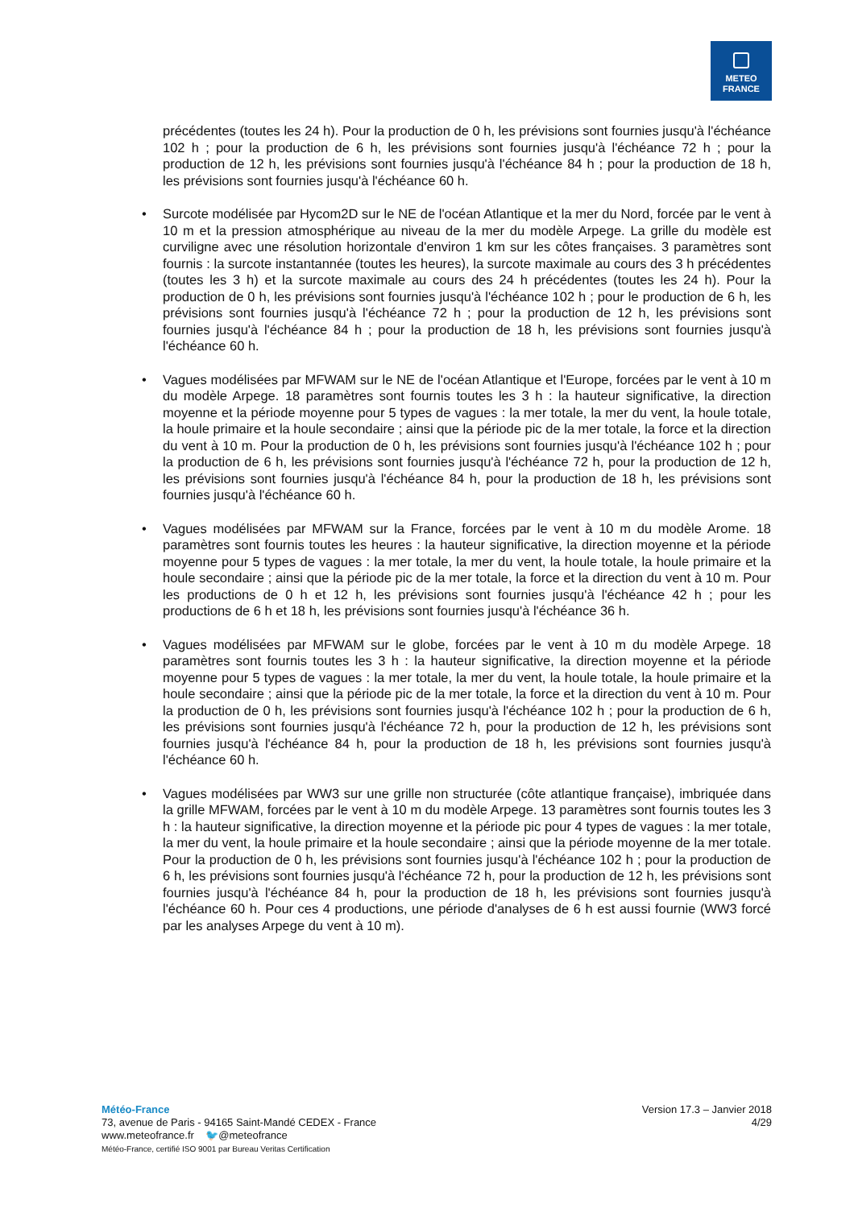METEO
FRANCE
précédentes (toutes les 24 h). Pour la production de 0 h, les prévisions sont fournies jusqu'à l'échéance 102 h ; pour la production de 6 h, les prévisions sont fournies jusqu'à l'échéance 72 h ; pour la production de 12 h, les prévisions sont fournies jusqu'à l'échéance 84 h ; pour la production de 18 h, les prévisions sont fournies jusqu'à l'échéance 60 h.
• Surcote modélisée par Hycom2D sur le NE de l'océan Atlantique et la mer du Nord, forcée par le vent à 10 m et la pression atmosphérique au niveau de la mer du modèle Arpege. La grille du modèle est curviligne avec une résolution horizontale d'environ 1 km sur les côtes françaises. 3 paramètres sont fournis : la surcote instantannée (toutes les heures), la surcote maximale au cours des 3 h précédentes (toutes les 3 h) et la surcote maximale au cours des 24 h précédentes (toutes les 24 h). Pour la production de 0 h, les prévisions sont fournies jusqu'à l'échéance 102 h ; pour le production de 6 h, les prévisions sont fournies jusqu'à l'échéance 72 h ; pour la production de 12 h, les prévisions sont fournies jusqu'à l'échéance 84 h ; pour la production de 18 h, les prévisions sont fournies jusqu'à l'échéance 60 h.
• Vagues modélisées par MFWAM sur le NE de l'océan Atlantique et l'Europe, forcées par le vent à 10 m du modèle Arpege. 18 paramètres sont fournis toutes les 3 h : la hauteur significative, la direction moyenne et la période moyenne pour 5 types de vagues : la mer totale, la mer du vent, la houle totale, la houle primaire et la houle secondaire ; ainsi que la période pic de la mer totale, la force et la direction du vent à 10 m. Pour la production de 0 h, les prévisions sont fournies jusqu'à l'échéance 102 h ; pour la production de 6 h, les prévisions sont fournies jusqu'à l'échéance 72 h, pour la production de 12 h, les prévisions sont fournies jusqu'à l'échéance 84 h, pour la production de 18 h, les prévisions sont fournies jusqu'à l'échéance 60 h.
• Vagues modélisées par MFWAM sur la France, forcées par le vent à 10 m du modèle Arome. 18 paramètres sont fournis toutes les heures : la hauteur significative, la direction moyenne et la période moyenne pour 5 types de vagues : la mer totale, la mer du vent, la houle totale, la houle primaire et la houle secondaire ; ainsi que la période pic de la mer totale, la force et la direction du vent à 10 m. Pour les productions de 0 h et 12 h, les prévisions sont fournies jusqu'à l'échéance 42 h ; pour les productions de 6 h et 18 h, les prévisions sont fournies jusqu'à l'échéance 36 h.
• Vagues modélisées par MFWAM sur le globe, forcées par le vent à 10 m du modèle Arpege. 18 paramètres sont fournis toutes les 3 h : la hauteur significative, la direction moyenne et la période moyenne pour 5 types de vagues : la mer totale, la mer du vent, la houle totale, la houle primaire et la houle secondaire ; ainsi que la période pic de la mer totale, la force et la direction du vent à 10 m. Pour la production de 0 h, les prévisions sont fournies jusqu'à l'échéance 102 h ; pour la production de 6 h, les prévisions sont fournies jusqu'à l'échéance 72 h, pour la production de 12 h, les prévisions sont fournies jusqu'à l'échéance 84 h, pour la production de 18 h, les prévisions sont fournies jusqu'à l'échéance 60 h.
• Vagues modélisées par WW3 sur une grille non structurée (côte atlantique française), imbriquée dans la grille MFWAM, forcées par le vent à 10 m du modèle Arpege. 13 paramètres sont fournis toutes les 3 h : la hauteur significative, la direction moyenne et la période pic pour 4 types de vagues : la mer totale, la mer du vent, la houle primaire et la houle secondaire ; ainsi que la période moyenne de la mer totale. Pour la production de 0 h, les prévisions sont fournies jusqu'à l'échéance 102 h ; pour la production de 6 h, les prévisions sont fournies jusqu'à l'échéance 72 h, pour la production de 12 h, les prévisions sont fournies jusqu'à l'échéance 84 h, pour la production de 18 h, les prévisions sont fournies jusqu'à l'échéance 60 h. Pour ces 4 productions, une période d'analyses de 6 h est aussi fournie (WW3 forcé par les analyses Arpege du vent à 10 m).
Météo-France
73, avenue de Paris - 94165 Saint-Mandé CEDEX - France
www.meteofrance.fr 🐦@meteofrance
Météo-France, certifié ISO 9001 par Bureau Veritas Certification
Version 17.3 – Janvier 2018
4/29